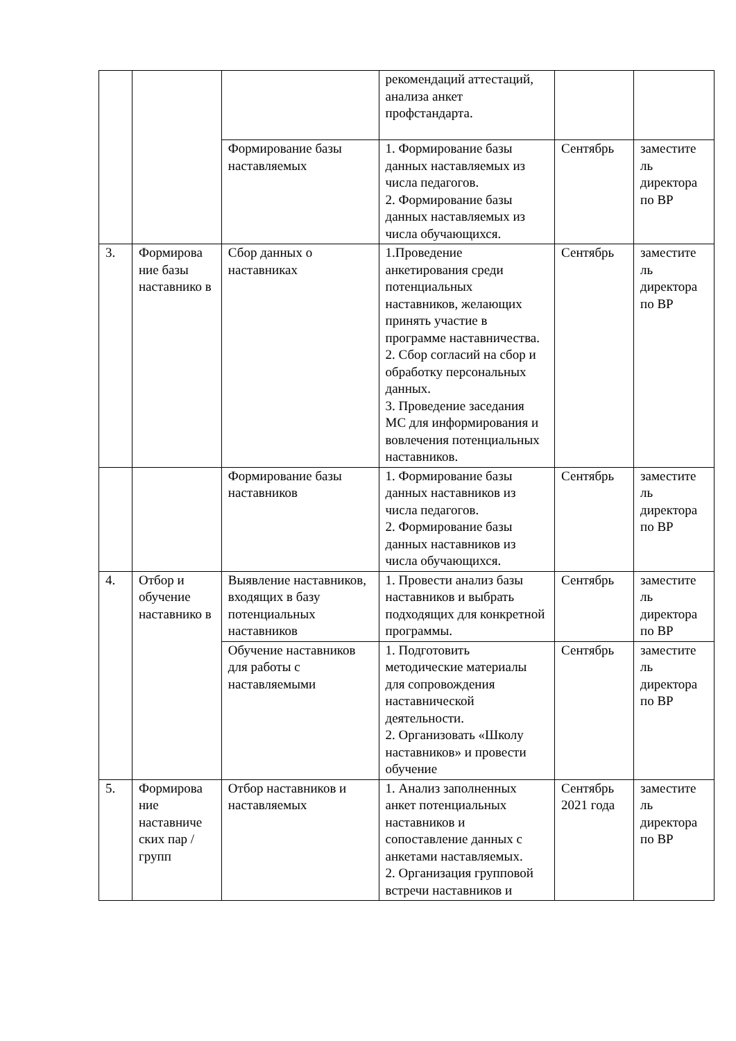| | | | рекомендаций аттестаций, анализа анкет профстандарта. | | |
| | | Формирование базы наставляемых | 1. Формирование базы данных наставляемых из числа педагогов. 2. Формирование базы данных наставляемых из числа обучающихся. | Сентябрь | заместите ль директора по ВР |
| 3. | Формирова ние базы наставнико в | Сбор данных о наставниках | 1.Проведение анкетирования среди потенциальных наставников, желающих принять участие в программе наставничества. 2. Сбор согласий на сбор и обработку персональных данных. 3. Проведение заседания МС для информирования и вовлечения потенциальных наставников. | Сентябрь | заместите ль директора по ВР |
| | | Формирование базы наставников | 1. Формирование базы данных наставников из числа педагогов. 2. Формирование базы данных наставников из числа обучающихся. | Сентябрь | заместите ль директора по ВР |
| 4. | Отбор и обучение наставнико в | Выявление наставников, входящих в базу потенциальных наставников | 1. Провести анализ базы наставников и выбрать подходящих для конкретной программы. | Сентябрь | заместите ль директора по ВР |
| | | Обучение наставников для работы с наставляемыми | 1. Подготовить методические материалы для сопровождения наставнической деятельности. 2. Организовать «Школу наставников» и провести обучение | Сентябрь | заместите ль директора по ВР |
| 5. | Формирова ние наставниче ских пар / групп | Отбор наставников и наставляемых | 1. Анализ заполненных анкет потенциальных наставников и сопоставление данных с анкетами наставляемых. 2. Организация групповой встречи наставников и | Сентябрь 2021 года | заместите ль директора по ВР |